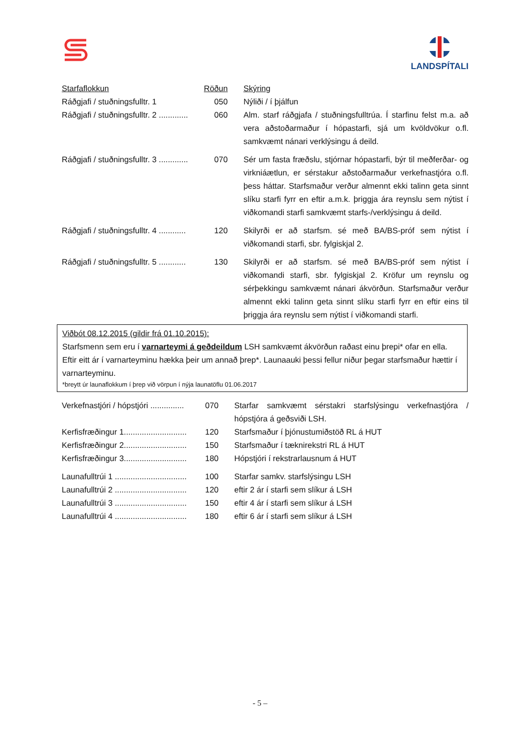LANDSPÍTALI
| Starfaflokkun | Röðun | Skýring |
| Ráðgjafi / stuðningsfulltr. 1 | 050 | Nýliði / í þjálfun |
| Ráðgjafi / stuðningsfulltr. 2 ............. | 060 | Alm. starf ráðgjafa / stuðningsfulltrúa. Í starfinu felst m.a. að vera aðstoðarmaður í hópastarfi, sjá um kvöldvökur o.fl. samkvæmt nánari verklýsingu á deild. |
| Ráðgjafi / stuðningsfulltr. 3 ............. | 070 | Sér um fasta fræðslu, stjórnar hópastarfi, býr til meðferðar- og virkniáætlun, er sérstakur aðstoðarmaður verkefnastjóra o.fl. þess háttar. Starfsmaður verður almennt ekki talinn geta sinnt slíku starfi fyrr en eftir a.m.k. þriggja ára reynslu sem nýtist í viðkomandi starfi samkvæmt starfs-/verklýsingu á deild. |
| Ráðgjafi / stuðningsfulltr. 4 ............ | 120 | Skilyrði er að starfsm. sé með BA/BS-próf sem nýtist í viðkomandi starfi, sbr. fylgiskjal 2. |
| Ráðgjafi / stuðningsfulltr. 5 ............ | 130 | Skilyrði er að starfsm. sé með BA/BS-próf sem nýtist í viðkomandi starfi, sbr. fylgiskjal 2. Kröfur um reynslu og sérþekkingu samkvæmt nánari ákvörðun. Starfsmaður verður almennt ekki talinn geta sinnt slíku starfi fyrr en eftir eins til þriggja ára reynslu sem nýtist í viðkomandi starfi. |
Viðbót 08.12.2015 (gildir frá 01.10.2015):
Starfsmenn sem eru í varnarteymi á geðdeildum LSH samkvæmt ákvörðun raðast einu þrepi* ofar en ella. Eftir eitt ár í varnarteyminu hækka þeir um annað þrep*. Launaauki þessi fellur niður þegar starfsmaður hættir í varnarteyminu.
*breytt úr launaflokkum í þrep við vörpun í nýja launatöflu 01.06.2017
| Verkefnastjóri / hópstjóri ............... | 070 | Starfar samkvæmt sérstakri starfslýsingu verkefnastjóra / hópstjóra á geðsviði LSH. |
| Kerfisfræðingur 1............................ | 120 | Starfsmaður í þjónustumiðstöð RL á HUT |
| Kerfisfræðingur 2............................ | 150 | Starfsmaður í tæknirekstri RL á HUT |
| Kerfisfræðingur 3............................ | 180 | Hópstjóri í rekstrarlausnum á HUT |
| Launafulltrúi 1 ................................ | 100 | Starfar samkv. starfslýsingu LSH |
| Launafulltrúi 2 ................................ | 120 | eftir 2 ár í starfi sem slíkur á LSH |
| Launafulltrúi 3 ................................ | 150 | eftir 4 ár í starfi sem slíkur á LSH |
| Launafulltrúi 4 ................................ | 180 | eftir 6 ár í starfi sem slíkur á LSH |
- 5 –